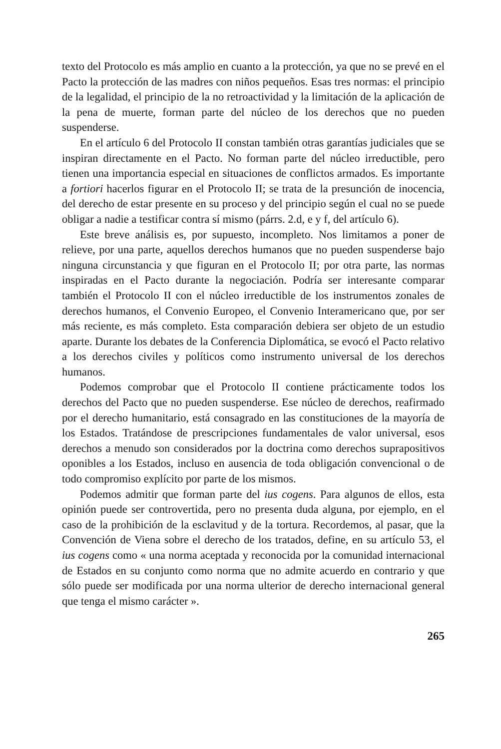texto del Protocolo es más amplio en cuanto a la protección, ya que no se prevé en el Pacto la protección de las madres con niños pequeños. Esas tres normas: el principio de la legalidad, el principio de la no retroactividad y la limitación de la aplicación de la pena de muerte, forman parte del núcleo de los derechos que no pueden suspenderse.
En el artículo 6 del Protocolo II constan también otras garantías judiciales que se inspiran directamente en el Pacto. No forman parte del núcleo irreductible, pero tienen una importancia especial en situaciones de conflictos armados. Es importante a fortiori hacerlos figurar en el Protocolo II; se trata de la presunción de inocencia, del derecho de estar presente en su proceso y del principio según el cual no se puede obligar a nadie a testificar contra sí mismo (párrs. 2.d, e y f, del artículo 6).
Este breve análisis es, por supuesto, incompleto. Nos limitamos a poner de relieve, por una parte, aquellos derechos humanos que no pueden suspenderse bajo ninguna circunstancia y que figuran en el Protocolo II; por otra parte, las normas inspiradas en el Pacto durante la negociación. Podría ser interesante comparar también el Protocolo II con el núcleo irreductible de los instrumentos zonales de derechos humanos, el Convenio Europeo, el Convenio Interamericano que, por ser más reciente, es más completo. Esta comparación debiera ser objeto de un estudio aparte. Durante los debates de la Conferencia Diplomática, se evocó el Pacto relativo a los derechos civiles y políticos como instrumento universal de los derechos humanos.
Podemos comprobar que el Protocolo II contiene prácticamente todos los derechos del Pacto que no pueden suspenderse. Ese núcleo de derechos, reafirmado por el derecho humanitario, está consagrado en las constituciones de la mayoría de los Estados. Tratándose de prescripciones fundamentales de valor universal, esos derechos a menudo son considerados por la doctrina como derechos suprapositivos oponibles a los Estados, incluso en ausencia de toda obligación convencional o de todo compromiso explícito por parte de los mismos.
Podemos admitir que forman parte del ius cogens. Para algunos de ellos, esta opinión puede ser controvertida, pero no presenta duda alguna, por ejemplo, en el caso de la prohibición de la esclavitud y de la tortura. Recordemos, al pasar, que la Convención de Viena sobre el derecho de los tratados, define, en su artículo 53, el ius cogens como « una norma aceptada y reconocida por la comunidad internacional de Estados en su conjunto como norma que no admite acuerdo en contrario y que sólo puede ser modificada por una norma ulterior de derecho internacional general que tenga el mismo carácter ».
265